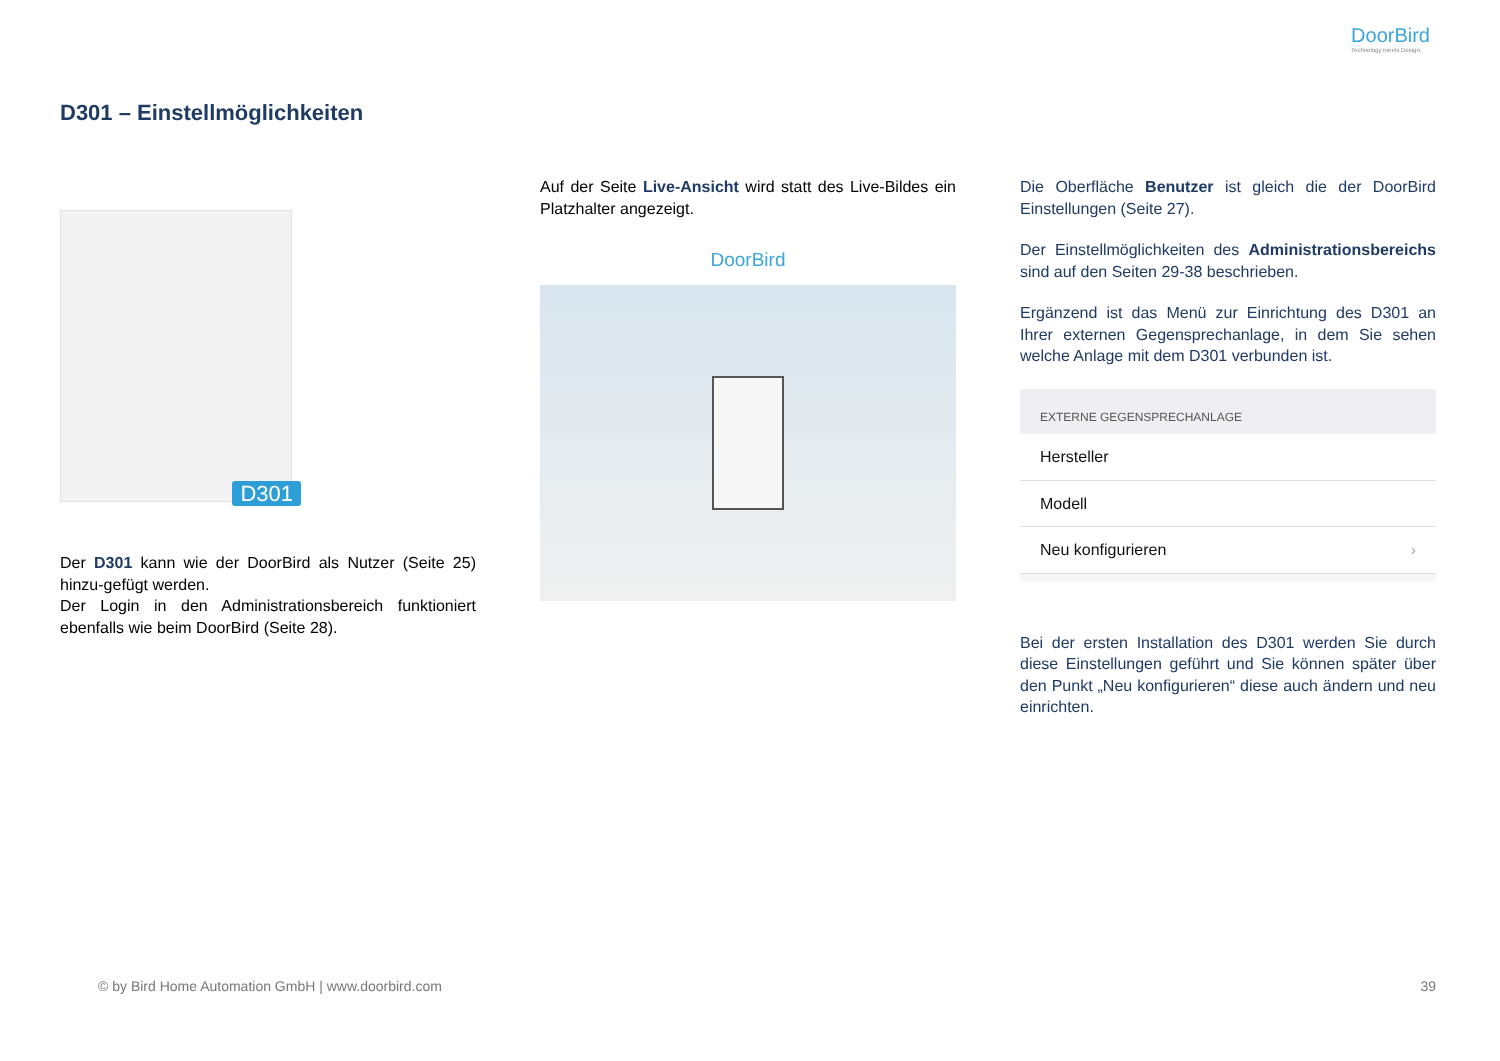DoorBird
Technology meets Design.
D301 – Einstellmöglichkeiten
D301
Der D301 kann wie der DoorBird als Nutzer (Seite 25) hinzu-gefügt werden.
Der Login in den Administrationsbereich funktioniert ebenfalls wie beim DoorBird (Seite 28).
Auf der Seite Live-Ansicht wird statt des Live-Bildes ein Platzhalter angezeigt.
DoorBird
Die Oberfläche Benutzer ist gleich die der DoorBird Einstellungen (Seite 27).
Der Einstellmöglichkeiten des Administrationsbereichs sind auf den Seiten 29-38 beschrieben.
Ergänzend ist das Menü zur Einrichtung des D301 an Ihrer externen Gegensprechanlage, in dem Sie sehen welche Anlage mit dem D301 verbunden ist.
EXTERNE GEGENSPRECHANLAGE
Hersteller
Modell
Neu konfigurieren ›
Bei der ersten Installation des D301 werden Sie durch diese Einstellungen geführt und Sie können später über den Punkt „Neu konfigurieren“ diese auch ändern und neu einrichten.
© by Bird Home Automation GmbH | www.doorbird.com
39